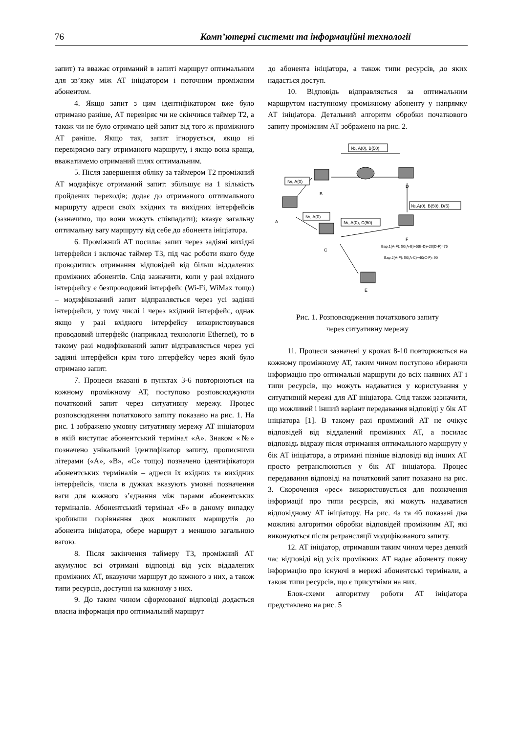76 Комп’ютерні системи та інформаційні технології
запит) та вважає отриманий в запиті маршрут оптимальним для зв’язку між АТ ініціатором і поточним проміжним абонентом.
4. Якщо запит з цим ідентифікатором вже було отримано раніше, АТ перевіряє чи не скінчився таймер Т2, а також чи не було отримано цей запит від того ж проміжного АТ раніше. Якщо так, запит ігнорується, якщо ні перевіряємо вагу отриманого маршруту, і якщо вона краща, вважатимемо отриманий шлях оптимальним.
5. Після завершення обліку за таймером Т2 проміжний АТ модифікує отриманий запит: збільшує на 1 кількість пройдених переходів; додає до отриманого оптимального маршруту адреси своїх вхідних та вихідних інтерфейсів (зазначимо, що вони можуть співпадати); вказує загальну оптимальну вагу маршруту від себе до абонента ініціатора.
6. Проміжний АТ посилає запит через задіяні вихідні інтерфейси і включає таймер Т3, під час роботи якого буде проводитись отримання відповідей від більш віддалених проміжних абонентів. Слід зазначити, коли у разі вхідного інтерфейсу є безпроводовий інтерфейс (Wi-Fi, WiMax тощо) – модифікований запит відправляється через усі задіяні інтерфейси, у тому числі і через вхідний інтерфейс, однак якщо у разі вхідного інтерфейсу використовувався проводовий інтерфейс (наприклад технологія Ethernet), то в такому разі модифікований запит відправляється через усі задіяні інтерфейси крім того інтерфейсу через який було отримано запит.
7. Процеси вказані в пунктах 3-6 повторюються на кожному проміжному АТ, поступово розповсюджуючи початковий запит через ситуативну мережу. Процес розповсюдження початкового запиту показано на рис. 1. На рис. 1 зображено умовну ситуативну мережу АТ ініціатором в якій виступає абонентський термінал «А». Знаком «№» позначено унікальний ідентифікатор запиту, прописними літерами («А», «В», «С» тощо) позначено ідентифікатори абонентських терміналів – адреси їх вхідних та вихідних інтерфейсів, числа в дужках вказують умовні позначення ваги для кожного з’єднання між парами абонентських терміналів. Абонентський термінал «F» в даному випадку зробивши порівняння двох можливих маршрутів до абонента ініціатора, обере маршрут з меншою загальною вагою.
8. Після закінчення таймеру Т3, проміжний АТ акумулює всі отримані відповіді від усіх віддалених проміжних АТ, вказуючи маршрут до кожного з них, а також типи ресурсів, доступні на кожному з них.
9. До таким чином сформованої відповіді додається власна інформація про оптимальний маршрут
до абонента ініціатора, а також типи ресурсів, до яких надається доступ.
10. Відповідь відправляється за оптимальним маршрутом наступному проміжному абоненту у напрямку АТ ініціатора. Детальний алгоритм обробки початкового запиту проміжним АТ зображено на рис. 2.
№, A(0), B(50)
№, A(0)
№,A(0), B(50), D(5)
№, A(0)
№, A(0), C(50)
B
D
A
F
C
E
Вар.1(A-F): 50(A-B)+5(B-D)+20(D-F)=75
Вар.2(A-F): 50(A-C)+40(C-F)=90
Рис. 1. Розповсюдження початкового запиту
через ситуативну мережу
11. Процеси зазначені у кроках 8-10 повторюються на кожному проміжному АТ, таким чином поступово збираючи інформацію про оптимальні маршрути до всіх наявних АТ і типи ресурсів, що можуть надаватися у користування у ситуативній мережі для АТ ініціатора. Слід також зазначити, що можливий і інший варіант передавання відповіді у бік АТ ініціатора [1]. В такому разі проміжний АТ не очікує відповідей від віддалений проміжних АТ, а посилає відповідь відразу після отримання оптимального маршруту у бік АТ ініціатора, а отримані пізніше відповіді від інших АТ просто ретранслюються у бік АТ ініціатора. Процес передавання відповіді на початковий запит показано на рис. 3. Скорочення «рес» використовується для позначення інформації про типи ресурсів, які можуть надаватися відповідному АТ ініціатору. На рис. 4а та 4б показані два можливі алгоритми обробки відповідей проміжним АТ, які виконуються після ретрансляції модифікованого запиту.
12. АТ ініціатор, отримавши таким чином через деякий час відповіді від усіх проміжних АТ надає абоненту повну інформацію про існуючі в мережі абонентські термінали, а також типи ресурсів, що є присутніми на них.
Блок-схеми алгоритму роботи АТ ініціатора представлено на рис. 5